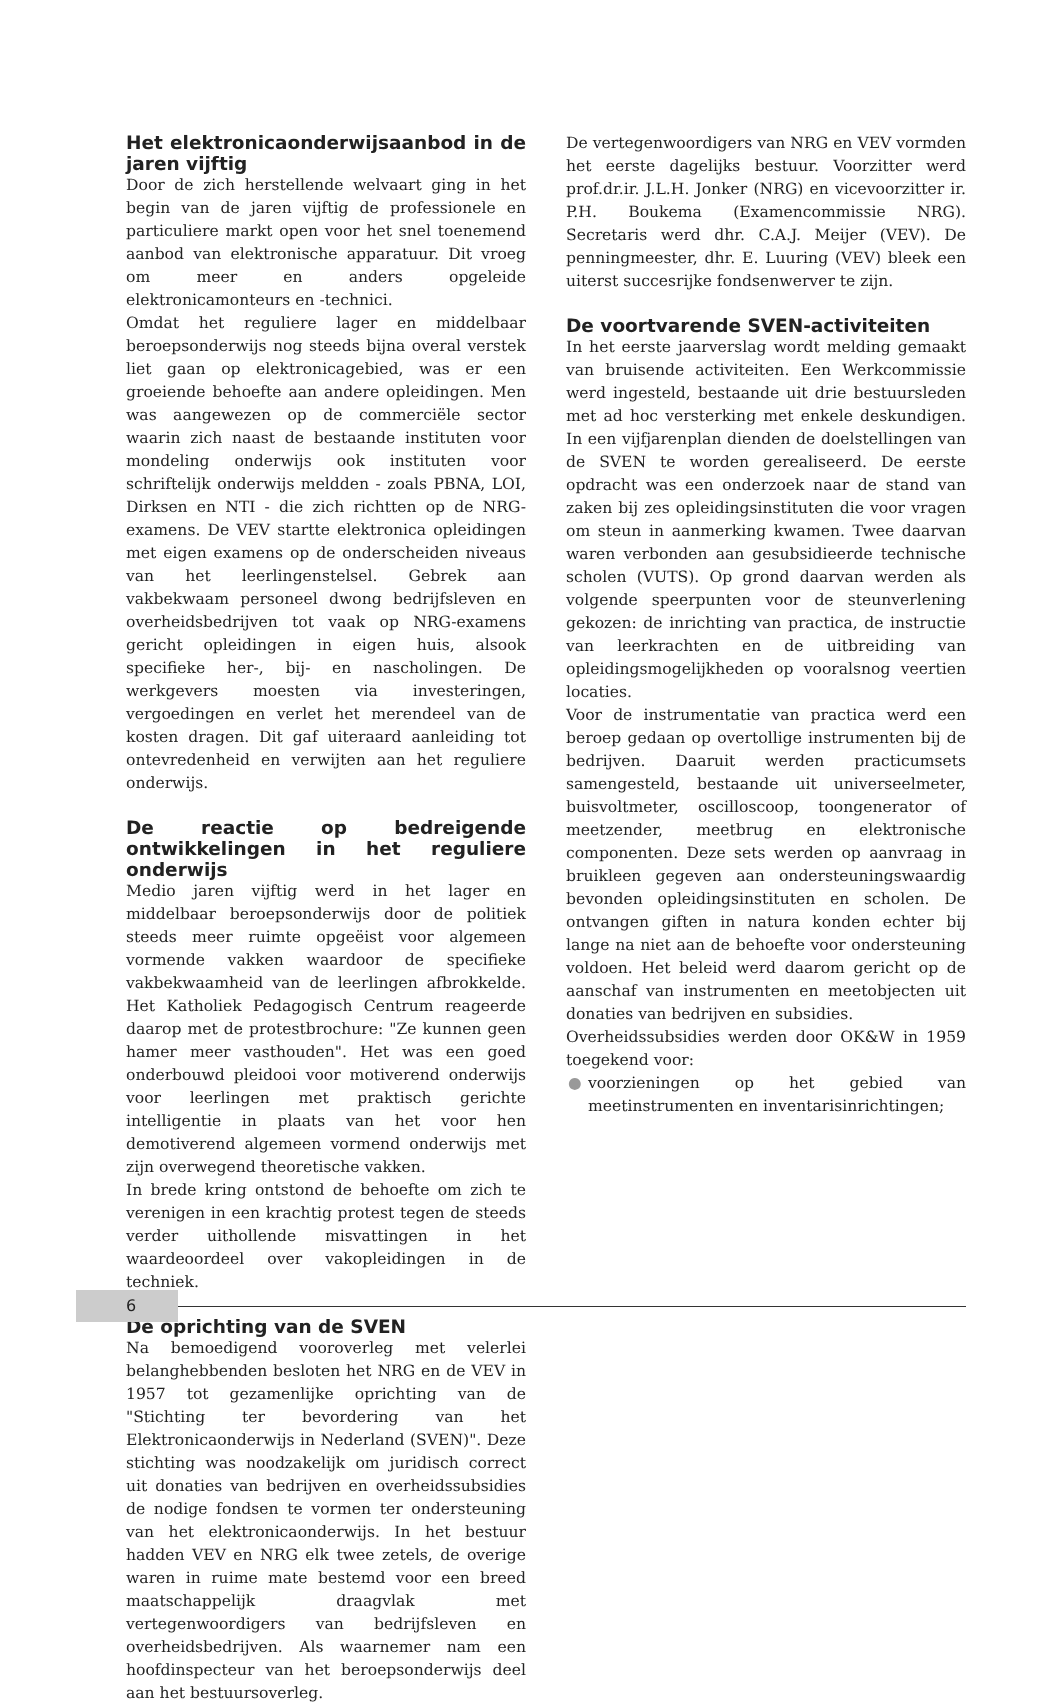Het elektronicaonderwijsaanbod in de jaren vijftig
Door de zich herstellende welvaart ging in het begin van de jaren vijftig de professionele en particuliere markt open voor het snel toenemend aanbod van elektronische apparatuur. Dit vroeg om meer en anders opgeleide elektronicamonteurs en -technici.
Omdat het reguliere lager en middelbaar beroepsonderwijs nog steeds bijna overal verstek liet gaan op elektronicagebied, was er een groeiende behoefte aan andere opleidingen. Men was aangewezen op de commerciële sector waarin zich naast de bestaande instituten voor mondeling onderwijs ook instituten voor schriftelijk onderwijs meldden - zoals PBNA, LOI, Dirksen en NTI - die zich richtten op de NRG-examens. De VEV startte elektronica opleidingen met eigen examens op de onderscheiden niveaus van het leerlingenstelsel. Gebrek aan vakbekwaam personeel dwong bedrijfsleven en overheidsbedrijven tot vaak op NRG-examens gericht opleidingen in eigen huis, alsook specifieke her-, bij- en nascholingen. De werkgevers moesten via investeringen, vergoedingen en verlet het merendeel van de kosten dragen. Dit gaf uiteraard aanleiding tot ontevredenheid en verwijten aan het reguliere onderwijs.
De reactie op bedreigende ontwikkelingen in het reguliere onderwijs
Medio jaren vijftig werd in het lager en middelbaar beroepsonderwijs door de politiek steeds meer ruimte opgeëist voor algemeen vormende vakken waardoor de specifieke vakbekwaamheid van de leerlingen afbrokkelde. Het Katholiek Pedagogisch Centrum reageerde daarop met de protestbrochure: "Ze kunnen geen hamer meer vasthouden". Het was een goed onderbouwd pleidooi voor motiverend onderwijs voor leerlingen met praktisch gerichte intelligentie in plaats van het voor hen demotiverend algemeen vormend onderwijs met zijn overwegend theoretische vakken.
In brede kring ontstond de behoefte om zich te verenigen in een krachtig protest tegen de steeds verder uithollende misvattingen in het waardeoordeel over vakopleidingen in de techniek.
De oprichting van de SVEN
Na bemoedigend vooroverleg met velerlei belanghebbenden besloten het NRG en de VEV in 1957 tot gezamenlijke oprichting van de "Stichting ter bevordering van het Elektronicaonderwijs in Nederland (SVEN)". Deze stichting was noodzakelijk om juridisch correct uit donaties van bedrijven en overheidssubsidies de nodige fondsen te vormen ter ondersteuning van het elektronicaonderwijs. In het bestuur hadden VEV en NRG elk twee zetels, de overige waren in ruime mate bestemd voor een breed maatschappelijk draagvlak met vertegenwoordigers van bedrijfsleven en overheidsbedrijven. Als waarnemer nam een hoofdinspecteur van het beroepsonderwijs deel aan het bestuursoverleg.
De vertegenwoordigers van NRG en VEV vormden het eerste dagelijks bestuur. Voorzitter werd prof.dr.ir. J.L.H. Jonker (NRG) en vicevoorzitter ir. P.H. Boukema (Examencommissie NRG). Secretaris werd dhr. C.A.J. Meijer (VEV). De penningmeester, dhr. E. Luuring (VEV) bleek een uiterst succesrijke fondsenwerver te zijn.
De voortvarende SVEN-activiteiten
In het eerste jaarverslag wordt melding gemaakt van bruisende activiteiten. Een Werkcommissie werd ingesteld, bestaande uit drie bestuursleden met ad hoc versterking met enkele deskundigen. In een vijfjarenplan dienden de doelstellingen van de SVEN te worden gerealiseerd. De eerste opdracht was een onderzoek naar de stand van zaken bij zes opleidingsinstituten die voor vragen om steun in aanmerking kwamen. Twee daarvan waren verbonden aan gesubsidieerde technische scholen (VUTS). Op grond daarvan werden als volgende speerpunten voor de steunverlening gekozen: de inrichting van practica, de instructie van leerkrachten en de uitbreiding van opleidingsmogelijkheden op vooralsnog veertien locaties.
Voor de instrumentatie van practica werd een beroep gedaan op overtollige instrumenten bij de bedrijven. Daaruit werden practicumsets samengesteld, bestaande uit universeelmeter, buisvoltmeter, oscilloscoop, toongenerator of meetzender, meetbrug en elektronische componenten. Deze sets werden op aanvraag in bruikleen gegeven aan ondersteuningswaardig bevonden opleidingsinstituten en scholen. De ontvangen giften in natura konden echter bij lange na niet aan de behoefte voor ondersteuning voldoen. Het beleid werd daarom gericht op de aanschaf van instrumenten en meetobjecten uit donaties van bedrijven en subsidies.
Overheidssubsidies werden door OK&W in 1959 toegekend voor:
● voorzieningen op het gebied van meetinstrumenten en inventarisinrichtingen;
6